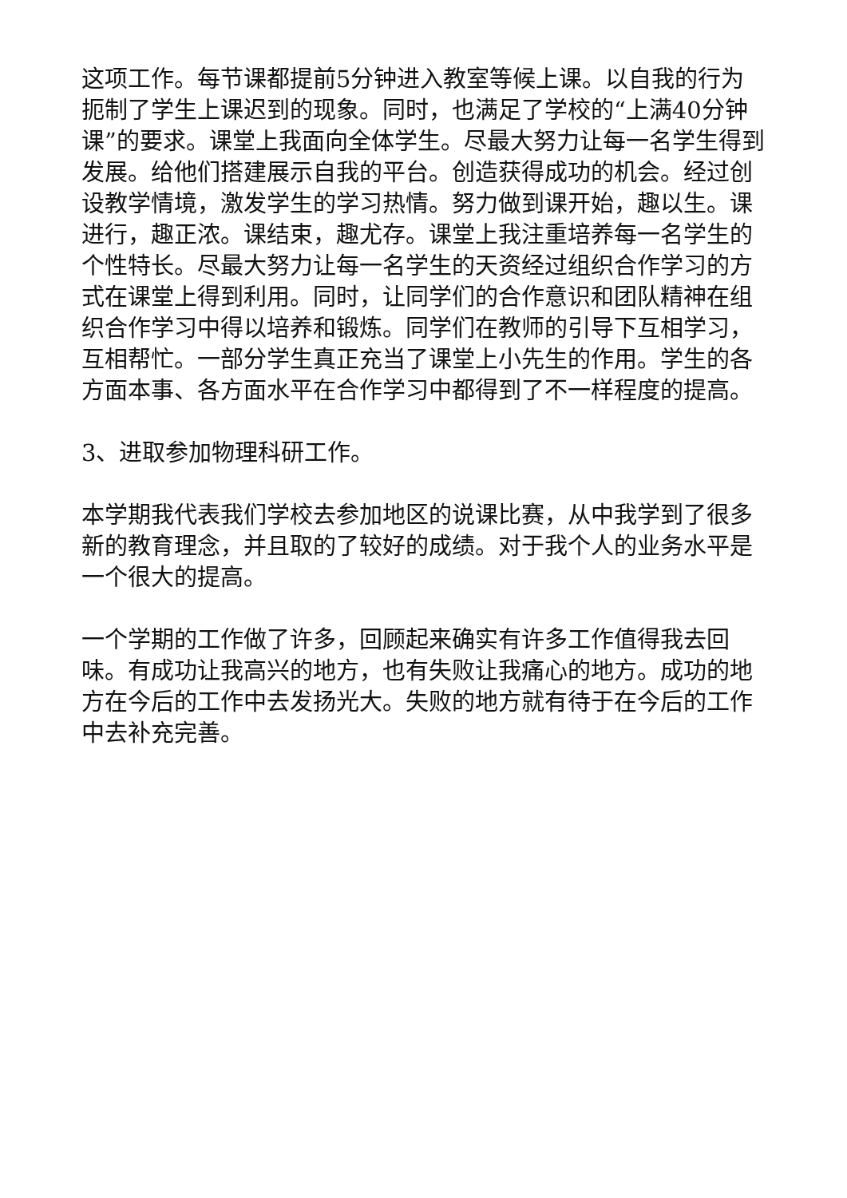这项工作。每节课都提前5分钟进入教室等候上课。以自我的行为扼制了学生上课迟到的现象。同时，也满足了学校的“上满40分钟课”的要求。课堂上我面向全体学生。尽最大努力让每一名学生得到发展。给他们搭建展示自我的平台。创造获得成功的机会。经过创设教学情境，激发学生的学习热情。努力做到课开始，趣以生。课进行，趣正浓。课结束，趣尤存。课堂上我注重培养每一名学生的个性特长。尽最大努力让每一名学生的天资经过组织合作学习的方式在课堂上得到利用。同时，让同学们的合作意识和团队精神在组织合作学习中得以培养和锻炼。同学们在教师的引导下互相学习，互相帮忙。一部分学生真正充当了课堂上小先生的作用。学生的各方面本事、各方面水平在合作学习中都得到了不一样程度的提高。
3、进取参加物理科研工作。
本学期我代表我们学校去参加地区的说课比赛，从中我学到了很多新的教育理念，并且取的了较好的成绩。对于我个人的业务水平是一个很大的提高。
一个学期的工作做了许多，回顾起来确实有许多工作值得我去回味。有成功让我高兴的地方，也有失败让我痛心的地方。成功的地方在今后的工作中去发扬光大。失败的地方就有待于在今后的工作中去补充完善。